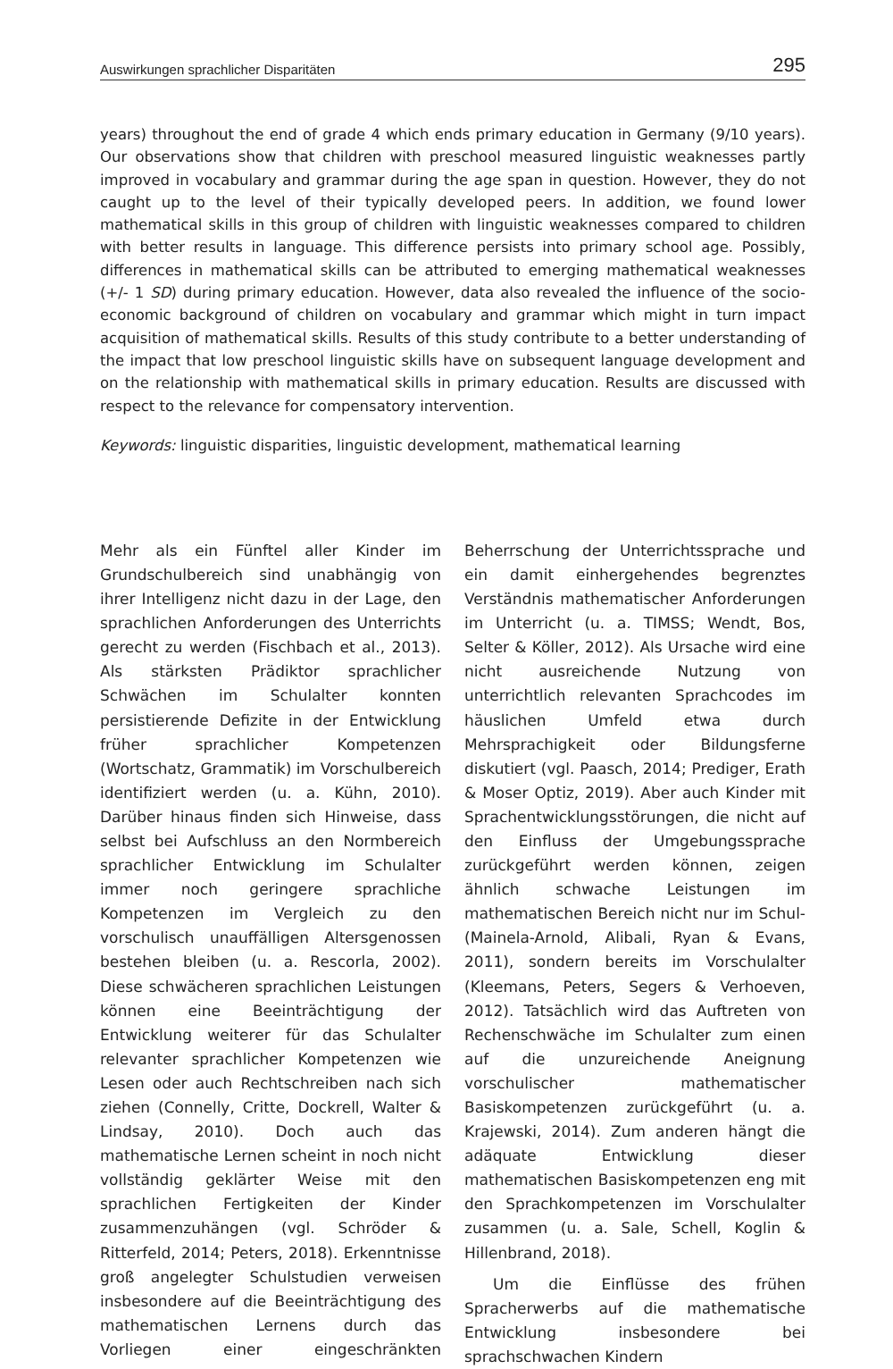Auswirkungen sprachlicher Disparitäten 295
years) throughout the end of grade 4 which ends primary education in Germany (9/10 years). Our observations show that children with preschool measured linguistic weaknesses partly improved in vocabulary and grammar during the age span in question. However, they do not caught up to the level of their typically developed peers. In addition, we found lower mathematical skills in this group of children with linguistic weaknesses compared to children with better results in language. This difference persists into primary school age. Possibly, differences in mathematical skills can be attributed to emerging mathematical weaknesses (+/- 1 SD) during primary education. However, data also revealed the influence of the socio-economic background of children on vocabulary and grammar which might in turn impact acquisition of mathematical skills. Results of this study contribute to a better understanding of the impact that low preschool linguistic skills have on subsequent language development and on the relationship with mathematical skills in primary education. Results are discussed with respect to the relevance for compensatory intervention.
Keywords: linguistic disparities, linguistic development, mathematical learning
Mehr als ein Fünftel aller Kinder im Grundschulbereich sind unabhängig von ihrer Intelligenz nicht dazu in der Lage, den sprachlichen Anforderungen des Unterrichts gerecht zu werden (Fischbach et al., 2013). Als stärksten Prädiktor sprachlicher Schwächen im Schulalter konnten persistierende Defizite in der Entwicklung früher sprachlicher Kompetenzen (Wortschatz, Grammatik) im Vorschulbereich identifiziert werden (u. a. Kühn, 2010). Darüber hinaus finden sich Hinweise, dass selbst bei Aufschluss an den Normbereich sprachlicher Entwicklung im Schulalter immer noch geringere sprachliche Kompetenzen im Vergleich zu den vorschulisch unauffälligen Altersgenossen bestehen bleiben (u. a. Rescorla, 2002). Diese schwächeren sprachlichen Leistungen können eine Beeinträchtigung der Entwicklung weiterer für das Schulalter relevanter sprachlicher Kompetenzen wie Lesen oder auch Rechtschreiben nach sich ziehen (Connelly, Critte, Dockrell, Walter & Lindsay, 2010). Doch auch das mathematische Lernen scheint in noch nicht vollständig geklärter Weise mit den sprachlichen Fertigkeiten der Kinder zusammenzuhängen (vgl. Schröder & Ritterfeld, 2014; Peters, 2018). Erkenntnisse groß angelegter Schulstudien verweisen insbesondere auf die Beeinträchtigung des mathematischen Lernens durch das Vorliegen einer eingeschränkten Beherrschung der Unterrichtssprache und ein damit einhergehendes begrenztes Verständnis mathematischer Anforderungen im Unterricht (u. a. TIMSS; Wendt, Bos, Selter & Köller, 2012). Als Ursache wird eine nicht ausreichende Nutzung von unterrichtlich relevanten Sprachcodes im häuslichen Umfeld etwa durch Mehrsprachigkeit oder Bildungsferne diskutiert (vgl. Paasch, 2014; Prediger, Erath & Moser Optiz, 2019). Aber auch Kinder mit Sprachentwicklungsstörungen, die nicht auf den Einfluss der Umgebungssprache zurückgeführt werden können, zeigen ähnlich schwache Leistungen im mathematischen Bereich nicht nur im Schul- (Mainela-Arnold, Alibali, Ryan & Evans, 2011), sondern bereits im Vorschulalter (Kleemans, Peters, Segers & Verhoeven, 2012). Tatsächlich wird das Auftreten von Rechenschwäche im Schulalter zum einen auf die unzureichende Aneignung vorschulischer mathematischer Basiskompetenzen zurückgeführt (u. a. Krajewski, 2014). Zum anderen hängt die adäquate Entwicklung dieser mathematischen Basiskompetenzen eng mit den Sprachkompetenzen im Vorschulalter zusammen (u. a. Sale, Schell, Koglin & Hillenbrand, 2018).
Um die Einflüsse des frühen Spracherwerbs auf die mathematische Entwicklung insbesondere bei sprachschwachen Kindern